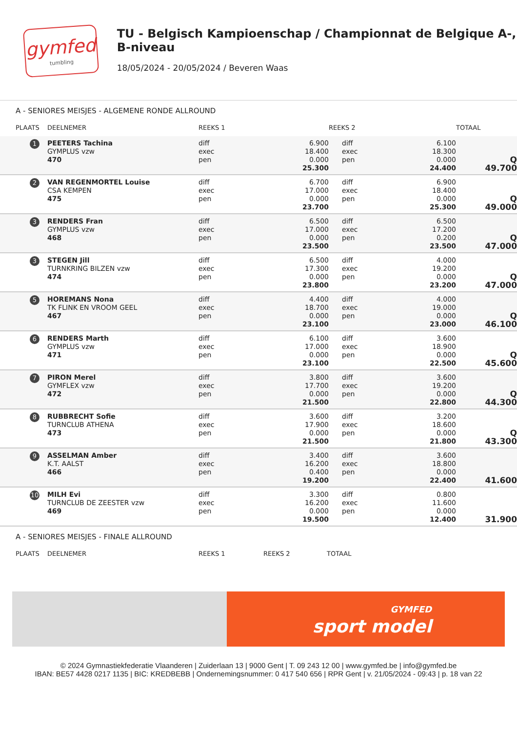gymfed
tumbling
TU - Belgisch Kampioenschap / Championnat de Belgique A-, B-niveau
18/05/2024 - 20/05/2024 / Beveren Waas
A - SENIORES MEISJES - ALGEMENE RONDE ALLROUND
| PLAATS | DEELNEMER | REEKS 1 | | REEKS 2 | | TOTAAL | |
| --- | --- | --- | --- | --- | --- | --- | --- |
| 1 | PEETERS Tachina GYMPLUS vzw 470 | diff exec pen | 6.900 18.400 0.000 25.300 | diff exec pen | 6.100 18.300 0.000 24.400 | Q 49.700 | |
| 2 | VAN REGENMORTEL Louise CSA KEMPEN 475 | diff exec pen | 6.700 17.000 0.000 23.700 | diff exec pen | 6.900 18.400 0.000 25.300 | Q 49.000 | |
| 3 | RENDERS Fran GYMPLUS vzw 468 | diff exec pen | 6.500 17.000 0.000 23.500 | diff exec pen | 6.500 17.200 0.200 23.500 | Q 47.000 | |
| 3 | STEGEN Jill TURNKRING BILZEN vzw 474 | diff exec pen | 6.500 17.300 0.000 23.800 | diff exec pen | 4.000 19.200 0.000 23.200 | Q 47.000 | |
| 5 | HOREMANS Nona TK FLINK EN VROOM GEEL 467 | diff exec pen | 4.400 18.700 0.000 23.100 | diff exec pen | 4.000 19.000 0.000 23.000 | Q 46.100 | |
| 6 | RENDERS Marth GYMPLUS vzw 471 | diff exec pen | 6.100 17.000 0.000 23.100 | diff exec pen | 3.600 18.900 0.000 22.500 | Q 45.600 | |
| 7 | PIRON Merel GYMFLEX vzw 472 | diff exec pen | 3.800 17.700 0.000 21.500 | diff exec pen | 3.600 19.200 0.000 22.800 | Q 44.300 | |
| 8 | RUBBRECHT Sofie TURNCLUB ATHENA 473 | diff exec pen | 3.600 17.900 0.000 21.500 | diff exec pen | 3.200 18.600 0.000 21.800 | Q 43.300 | |
| 9 | ASSELMAN Amber K.T. AALST 466 | diff exec pen | 3.400 16.200 0.400 19.200 | diff exec pen | 3.600 18.800 0.000 22.400 | 41.600 | |
| 10 | MILH Evi TURNCLUB DE ZEESTER vzw 469 | diff exec pen | 3.300 16.200 0.000 19.500 | diff exec pen | 0.800 11.600 0.000 12.400 | 31.900 | |
A - SENIORES MEISJES - FINALE ALLROUND
| PLAATS | DEELNEMER | REEKS 1 | REEKS 2 | TOTAAL |
| --- | --- | --- | --- | --- |
GYMFED
sport model
© 2024 Gymnastiekfederatie Vlaanderen | Zuiderlaan 13 | 9000 Gent | T. 09 243 12 00 | www.gymfed.be | info@gymfed.be
IBAN: BE57 4428 0217 1135 | BIC: KREDBEBB | Ondernemingsnummer: 0 417 540 656 | RPR Gent | v. 21/05/2024 - 09:43 | p. 18 van 22